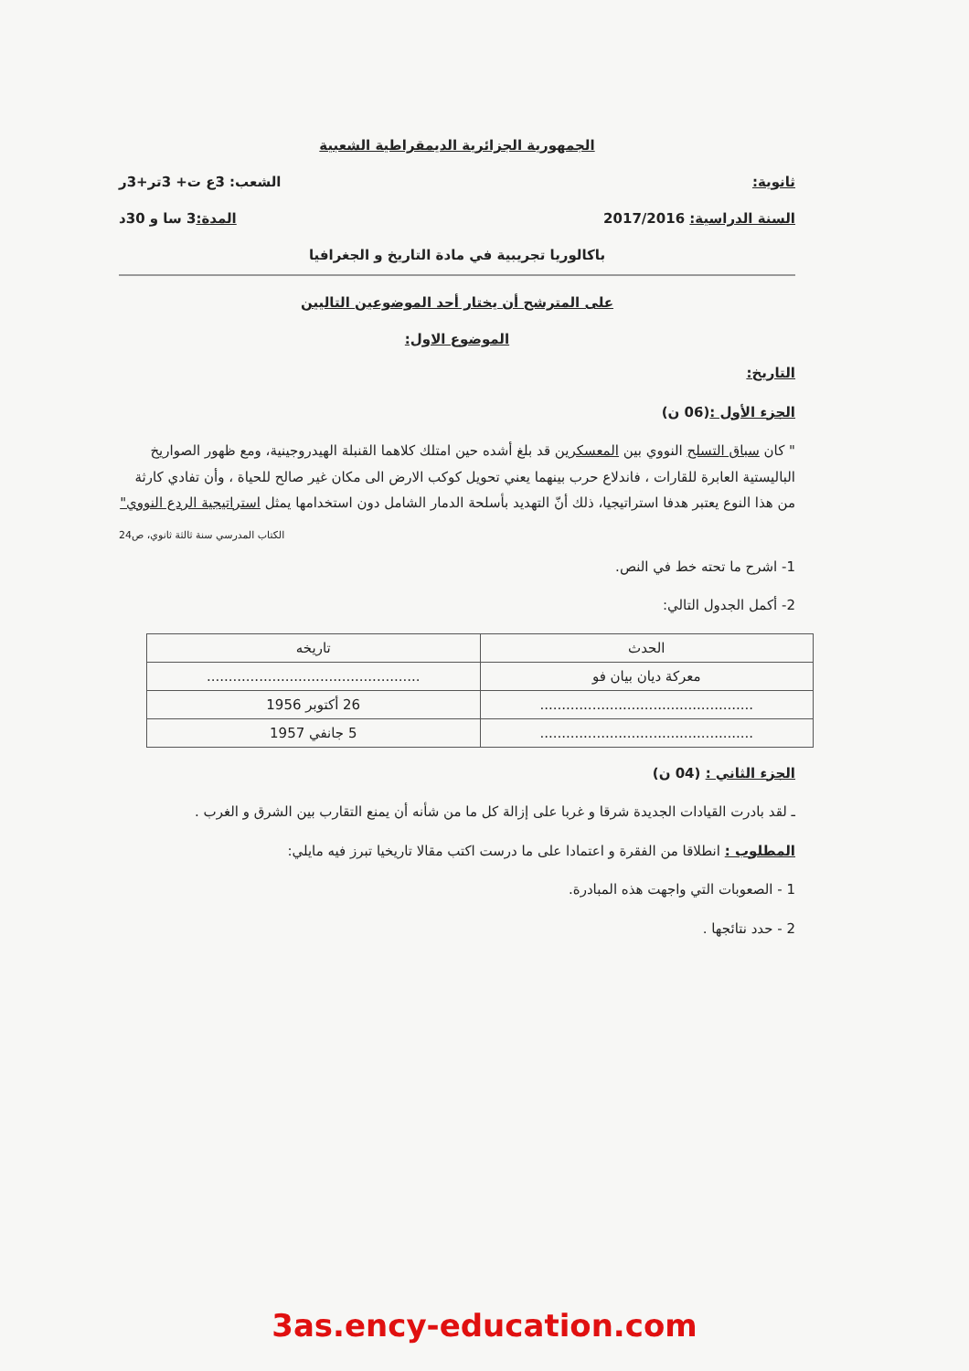الجمهورية الجزائرية الديمقراطية الشعبية
ثانوية: الشعب: 3ع ت+ 3تر+3ر
السنة الدراسية: 2017/2016 المدة: 3 سا و 30د
باكالوريا تجريبية في مادة التاريخ و الجغرافيا
على المترشح أن يختار أحد الموضوعين التاليين
الموضوع الاول:
التاريخ:
الجزء الأول :(06 ن)
" كان سباق التسلح النووي بين المعسكرين قد بلغ أشده حين امتلك كلاهما القنبلة الهيدروجينية، ومع ظهور الصواريخ الباليستية العابرة للقارات ، فاندلاع حرب بينهما يعني تحويل كوكب الارض الى مكان غير صالح للحياة ، وأن تفادي كارثة من هذا النوع يعتبر هدفا استراتيجيا، ذلك أنّ التهديد بأسلحة الدمار الشامل دون استخدامها يمثل استراتيجية الردع النووي"
الكتاب المدرسي سنة ثالثة ثانوي، ص24
1- اشرح ما تحته خط في النص.
2- أكمل الجدول التالي:
| الحدث | تاريخه |
| --- | --- |
| معركة ديان بيان فو | ................................................. |
| ................................................. | 26 أكتوبر 1956 |
| ................................................. | 5 جانفي 1957 |
الجزء الثاني : (04 ن)
ـ لقد بادرت القيادات الجديدة شرقا و غربا على إزالة كل ما من شأنه أن يمنع التقارب بين الشرق و الغرب .
المطلوب : انطلاقا من الفقرة و اعتمادا على ما درست اكتب مقالا تاريخيا تبرز فيه مايلي:
1 - الصعوبات التي واجهت هذه المبادرة.
2 - حدد نتائجها .
3as.ency-education.com